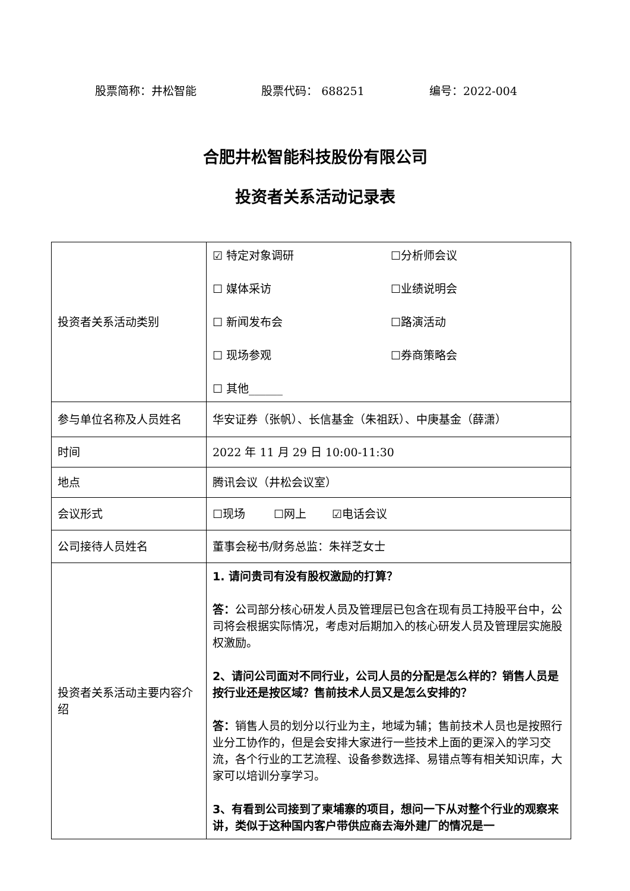股票简称：井松智能 股票代码： 688251 编号：2022-004
合肥井松智能科技股份有限公司
投资者关系活动记录表
| 投资者关系活动类别 | ☑ 特定对象调研 ☐分析师会议 ☐ 媒体采访 ☐业绩说明会 ☐ 新闻发布会 ☐路演活动 ☐ 现场参观 ☐券商策略会 ☐ 其他______ |
| 参与单位名称及人员姓名 | 华安证券（张帆）、长信基金（朱祖跃）、中庚基金（薛潇） |
| 时间 | 2022 年 11 月 29 日 10:00-11:30 |
| 地点 | 腾讯会议（井松会议室） |
| 会议形式 | ☐现场 ☐网上 ☑电话会议 |
| 公司接待人员姓名 | 董事会秘书/财务总监：朱祥芝女士 |
| 投资者关系活动主要内容介绍 | 1. 请问贵司有没有股权激励的打算？ 答： 公司部分核心研发人员及管理层已包含在现有员工持股平台中，公司将会根据实际情况，考虑对后期加入的核心研发人员及管理层实施股权激励。 2、请问公司面对不同行业，公司人员的分配是怎么样的？销售人员是按行业还是按区域？售前技术人员又是怎么安排的？ 答： 销售人员的划分以行业为主，地域为辅；售前技术人员也是按照行业分工协作的，但是会安排大家进行一些技术上面的更深入的学习交流，各个行业的工艺流程、设备参数选择、易错点等有相关知识库，大家可以培训分享学习。 3、有看到公司接到了柬埔寨的项目，想问一下从对整个行业的观察来讲，类似于这种国内客户带供应商去海外建厂的情况是一 |